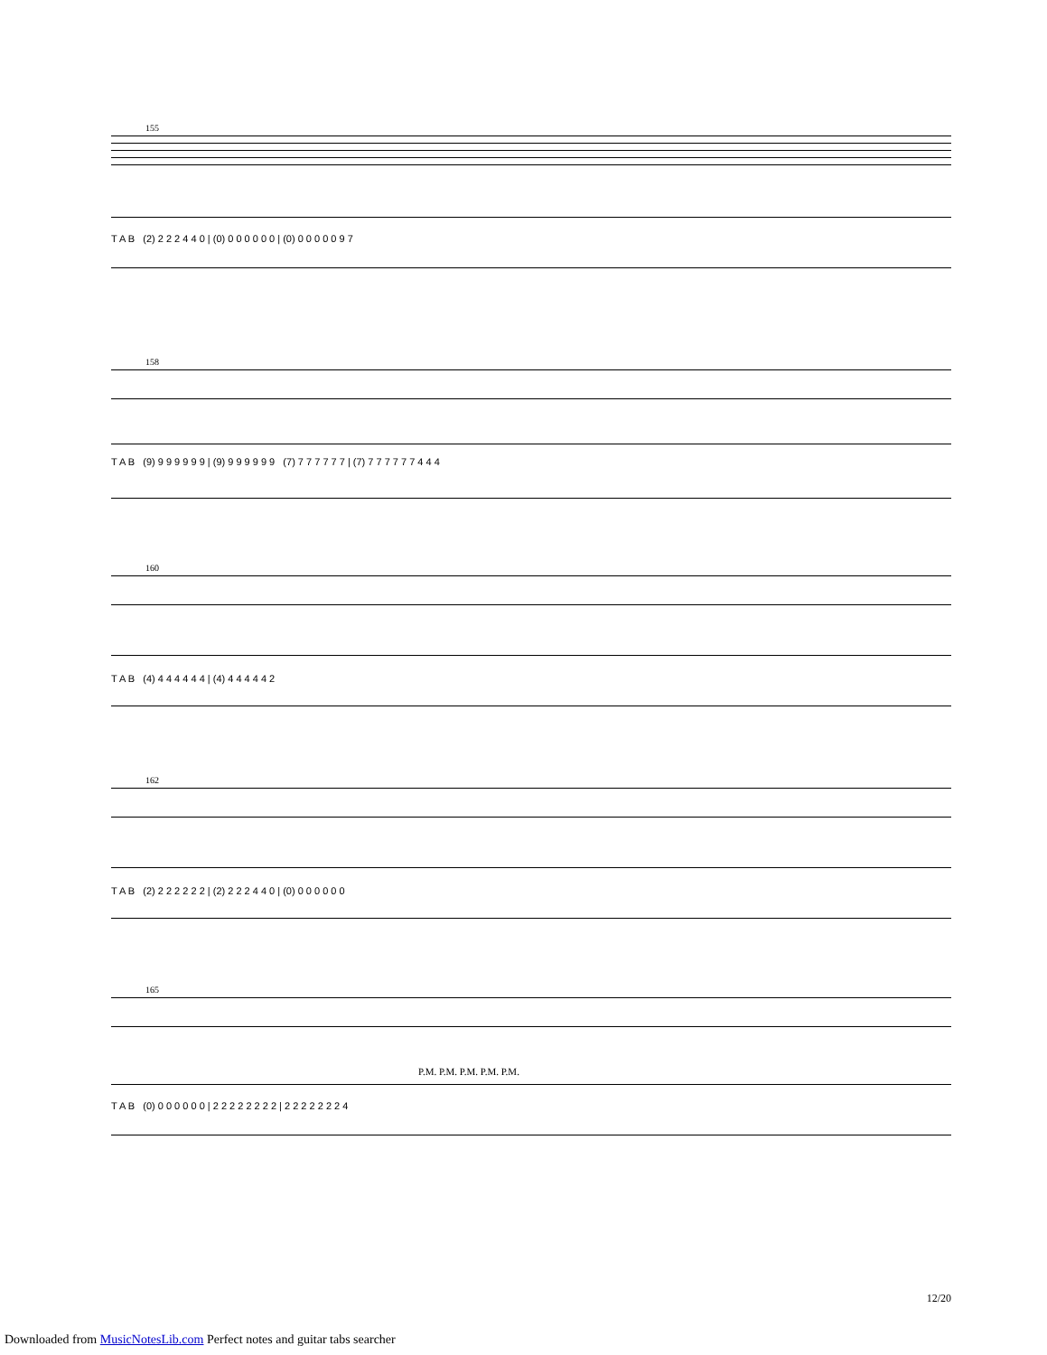155
T A B (2) 2 2 2 4 4 0 | (0) 0 0 0 0 0 0 | (0) 0 0 0 0 0 9 7
158
T A B (9) 9 9 9 9 9 9 | (9) 9 9 9 9 9 9 (7) 7 7 7 7 7 7 | (7) 7 7 7 7 7 7 4 4 4
160
T A B (4) 4 4 4 4 4 4 | (4) 4 4 4 4 4 2
162
T A B (2) 2 2 2 2 2 2 | (2) 2 2 2 4 4 0 | (0) 0 0 0 0 0 0
165
P.M. P.M. P.M. P.M. P.M.
T A B (0) 0 0 0 0 0 0 | 2 2 2 2 2 2 2 2 | 2 2 2 2 2 2 2 4
12/20
Downloaded from MusicNotesLib.com Perfect notes and guitar tabs searcher